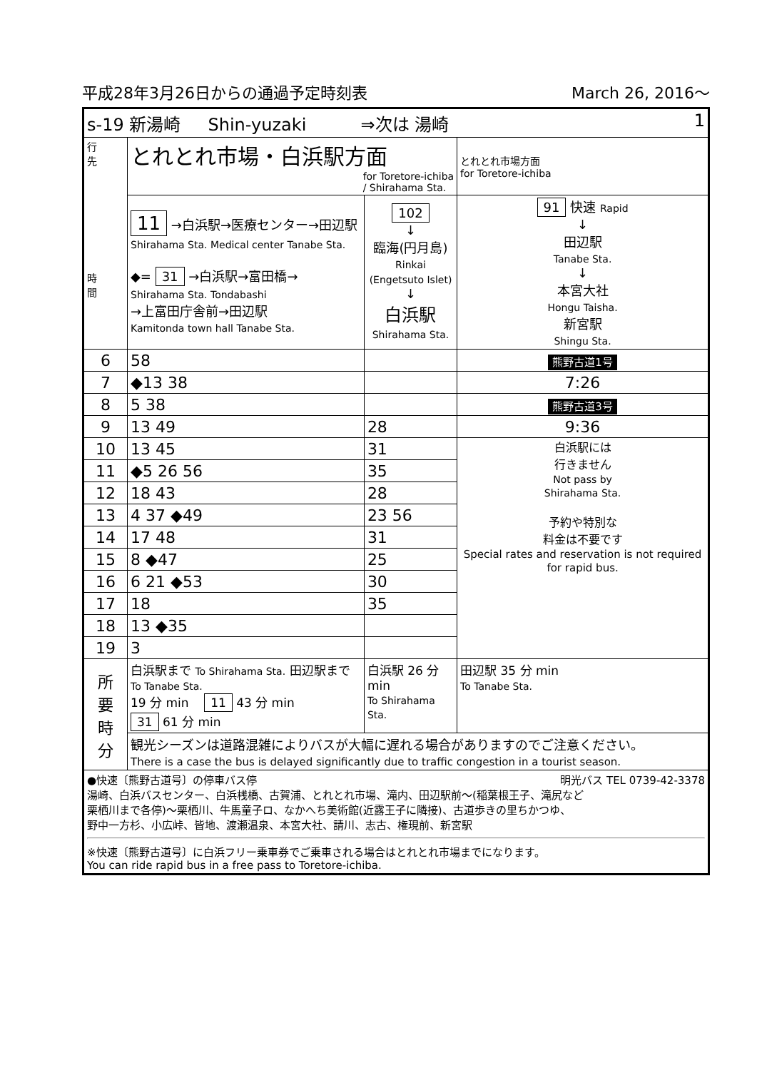平成28年3月26日からの通過予定時刻表 March 26, 2016〜
| s-19 新湯崎 Shin-yuzaki ⇒次は 湯崎 1 | | | |
| 行 先 時 間 | とれとれ市場・白浜駅方面 for Toretore-ichiba / Shirahama Sta. | | とれとれ市場方面 for Toretore-ichiba |
| | 11 →白浜駅→医療センター→田辺駅 Shirahama Sta. Medical center Tanabe Sta. ◆= 31 →白浜駅→富田橋→ Shirahama Sta. Tondabashi →上富田庁舎前→田辺駅 Kamitonda town hall Tanabe Sta. | 102 ↓ 臨海(円月島) Rinkai (Engetsuto Islet) ↓ 白浜駅 Shirahama Sta. | 91 快速 Rapid ↓ 田辺駅 Tanabe Sta. ↓ 本宮大社 Hongu Taisha. 新宮駅 Shingu Sta. |
| 6 | 58 | | 熊野古道1号 |
| 7 | ◆13 38 | | 7:26 |
| 8 | 5 38 | | 熊野古道3号 |
| 9 | 13 49 | 28 | 9:36 |
| 10 | 13 45 | 31 | 白浜駅には 行きません Not pass by Shirahama Sta. 予約や特別な 料金は不要です Special rates and reservation is not required for rapid bus. |
| 11 | ◆5 26 56 | 35 | |
| 12 | 18 43 | 28 | |
| 13 | 4 37 ◆49 | 23 56 | |
| 14 | 17 48 | 31 | |
| 15 | 8 ◆47 | 25 | |
| 16 | 6 21 ◆53 | 30 | |
| 17 | 18 | 35 | |
| 18 | 13 ◆35 | | |
| 19 | 3 | | |
| 所 要 時 分 | 白浜駅まで To Shirahama Sta. 田辺駅まで To Tanabe Sta. 19 分 min 11 43 分 min 31 61 分 min | 白浜駅 26 分 min To Shirahama Sta. | 田辺駅 35 分 min To Tanabe Sta. |
| | 観光シーズンは道路混雑によりバスが大幅に遅れる場合がありますのでご注意ください。 There is a case the bus is delayed significantly due to traffic congestion in a tourist season. | | |
| ●快速〔熊野古道号〕の停車バス停 明光バス TEL 0739-42-3378 湯崎、白浜バスセンター、白浜桟橋、古賀浦、とれとれ市場、滝内、田辺駅前〜(稲葉根王子、滝尻など 栗栖川まで各停)〜栗栖川、牛馬童子ロ、なかへち美術館(近露王子に隣接)、古道歩きの里ちかつゆ、 野中一方杉、小広峠、皆地、渡瀬温泉、本宮大社、請川、志古、権現前、新宮駅 ※快速〔熊野古道号〕に白浜フリー乗車券でご乗車される場合はとれとれ市場までになります。 You can ride rapid bus in a free pass to Toretore-ichiba. | | | |